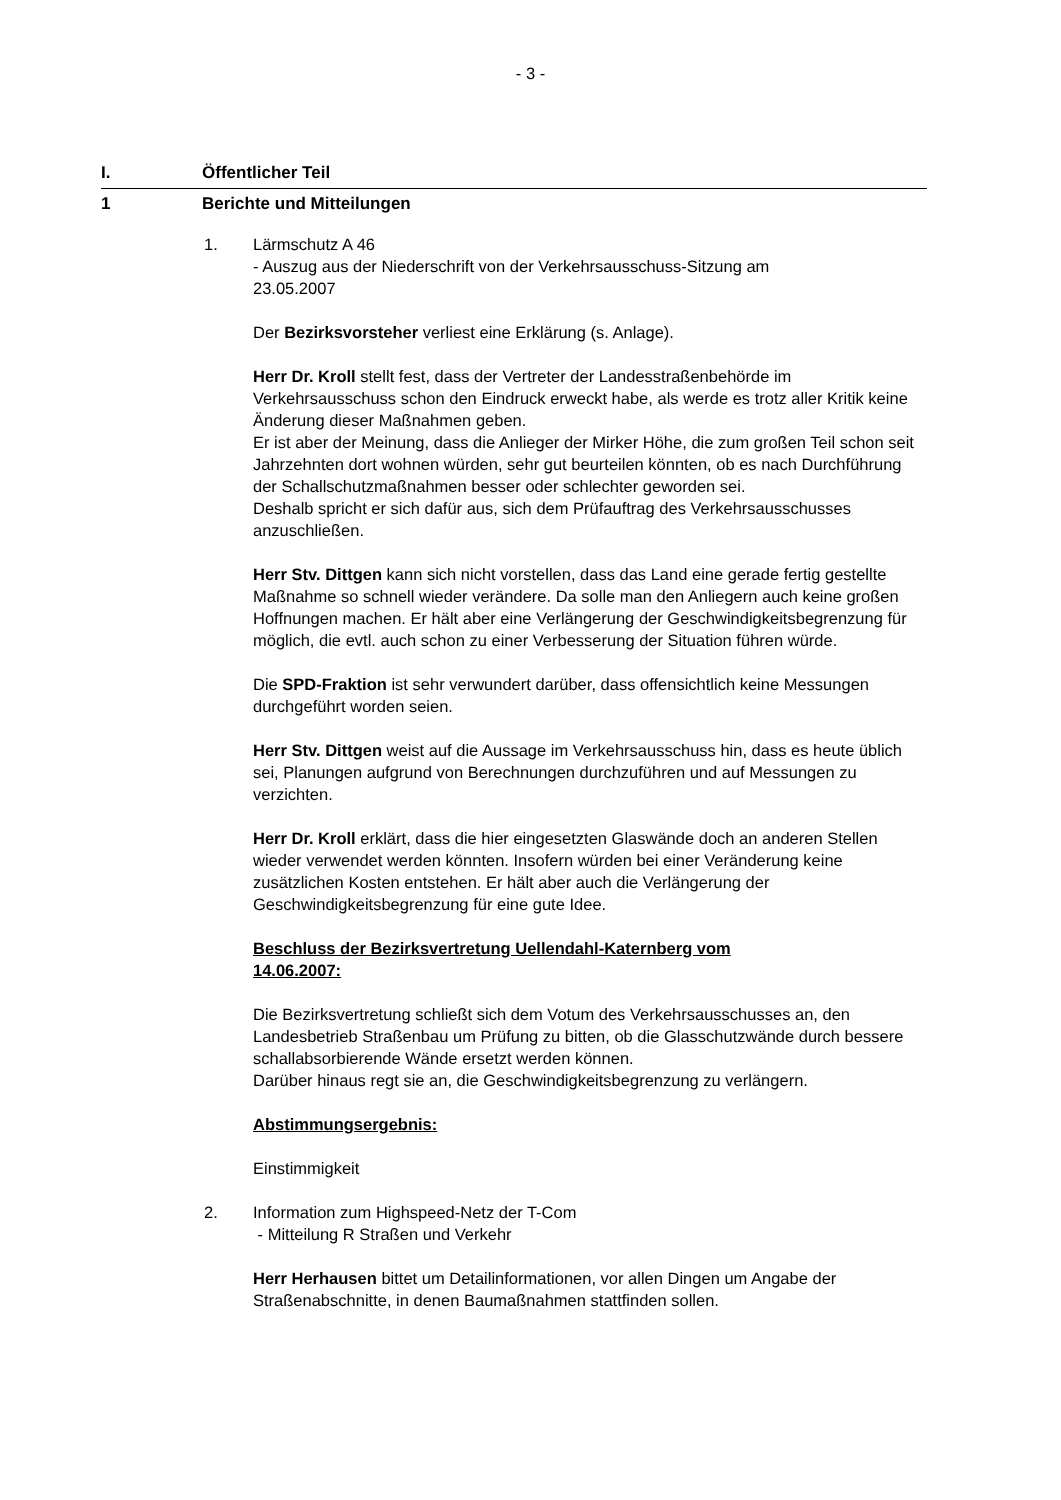- 3 -
I. Öffentlicher Teil
1 Berichte und Mitteilungen
1. Lärmschutz A 46
- Auszug aus der Niederschrift von der Verkehrsausschuss-Sitzung am
23.05.2007
Der Bezirksvorsteher verliest eine Erklärung (s. Anlage).
Herr Dr. Kroll stellt fest, dass der Vertreter der Landesstraßenbehörde im Verkehrsausschuss schon den Eindruck erweckt habe, als werde es trotz aller Kritik keine Änderung dieser Maßnahmen geben.
Er ist aber der Meinung, dass die Anlieger der Mirker Höhe, die zum großen Teil schon seit Jahrzehnten dort wohnen würden, sehr gut beurteilen könnten, ob es nach Durchführung der Schallschutzmaßnahmen besser oder schlechter geworden sei.
Deshalb spricht er sich dafür aus, sich dem Prüfauftrag des Verkehrsausschusses anzuschließen.
Herr Stv. Dittgen kann sich nicht vorstellen, dass das Land eine gerade fertig gestellte Maßnahme so schnell wieder verändere. Da solle man den Anliegern auch keine großen Hoffnungen machen. Er hält aber eine Verlängerung der Geschwindigkeitsbegrenzung für möglich, die evtl. auch schon zu einer Verbesserung der Situation führen würde.
Die SPD-Fraktion ist sehr verwundert darüber, dass offensichtlich keine Messungen durchgeführt worden seien.
Herr Stv. Dittgen weist auf die Aussage im Verkehrsausschuss hin, dass es heute üblich sei, Planungen aufgrund von Berechnungen durchzuführen und auf Messungen zu verzichten.
Herr Dr. Kroll erklärt, dass die hier eingesetzten Glaswände doch an anderen Stellen wieder verwendet werden könnten. Insofern würden bei einer Veränderung keine zusätzlichen Kosten entstehen. Er hält aber auch die Verlängerung der Geschwindigkeitsbegrenzung für eine gute Idee.
Beschluss der Bezirksvertretung Uellendahl-Katernberg vom
14.06.2007:
Die Bezirksvertretung schließt sich dem Votum des Verkehrsausschusses an, den Landesbetrieb Straßenbau um Prüfung zu bitten, ob die Glasschutzwände durch bessere schallabsorbierende Wände ersetzt werden können.
Darüber hinaus regt sie an, die Geschwindigkeitsbegrenzung zu verlängern.
Abstimmungsergebnis:
Einstimmigkeit
2. Information zum Highspeed-Netz der T-Com
- Mitteilung R Straßen und Verkehr
Herr Herhausen bittet um Detailinformationen, vor allen Dingen um Angabe der Straßenabschnitte, in denen Baumaßnahmen stattfinden sollen.